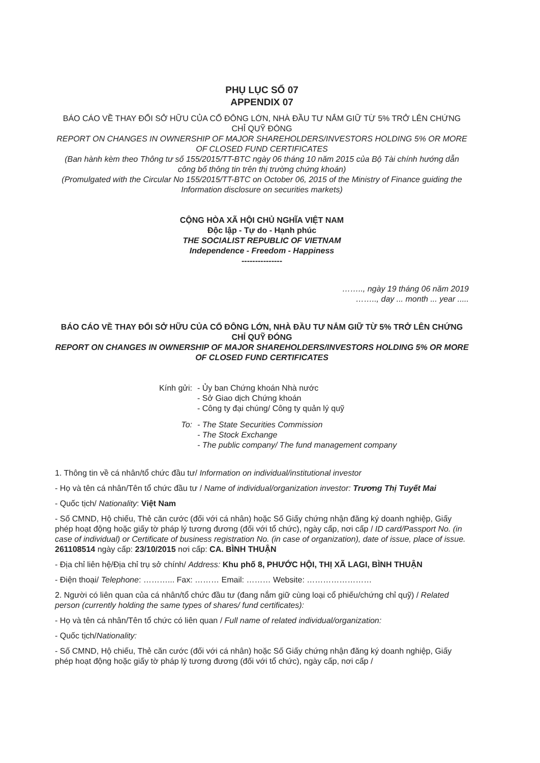PHỤ LỤC SỐ 07
APPENDIX 07
BÁO CÁO VỀ THAY ĐỔI SỞ HỮU CỦA CỔ ĐÔNG LỚN, NHÀ ĐẦU TƯ NẮM GIỮ TỪ 5% TRỞ LÊN CHỨNG CHỈ QUỸ ĐÓNG
REPORT ON CHANGES IN OWNERSHIP OF MAJOR SHAREHOLDERS/INVESTORS HOLDING 5% OR MORE OF CLOSED FUND CERTIFICATES
(Ban hành kèm theo Thông tư số 155/2015/TT-BTC ngày 06 tháng 10 năm 2015 của Bộ Tài chính hướng dẫn công bố thông tin trên thị trường chứng khoán)
(Promulgated with the Circular No 155/2015/TT-BTC on October 06, 2015 of the Ministry of Finance guiding the Information disclosure on securities markets)
CỘNG HÒA XÃ HỘI CHỦ NGHĨA VIỆT NAM
Độc lập - Tự do - Hạnh phúc
THE SOCIALIST REPUBLIC OF VIETNAM
Independence - Freedom - Happiness
---------------
…….., ngày 19 tháng 06 năm 2019
…….., day ... month ... year .....
BÁO CÁO VỀ THAY ĐỔI SỞ HỮU CỦA CỔ ĐÔNG LỚN, NHÀ ĐẦU TƯ NẮM GIỮ TỪ 5% TRỞ LÊN CHỨNG CHỈ QUỸ ĐÓNG
REPORT ON CHANGES IN OWNERSHIP OF MAJOR SHAREHOLDERS/INVESTORS HOLDING 5% OR MORE OF CLOSED FUND CERTIFICATES
Kính gửi: - Ủy ban Chứng khoán Nhà nước
- Sở Giao dịch Chứng khoán
- Công ty đại chúng/ Công ty quản lý quỹ
To: - The State Securities Commission
- The Stock Exchange
- The public company/ The fund management company
1. Thông tin về cá nhân/tổ chức đầu tư/ Information on individual/institutional investor
- Họ và tên cá nhân/Tên tổ chức đầu tư / Name of individual/organization investor: Trương Thị Tuyết Mai
- Quốc tịch/ Nationality: Việt Nam
- Số CMND, Hộ chiếu, Thẻ căn cước (đối với cá nhân) hoặc Số Giấy chứng nhận đăng ký doanh nghiệp, Giấy phép hoạt động hoặc giấy tờ pháp lý tương đương (đối với tổ chức), ngày cấp, nơi cấp / ID card/Passport No. (in case of individual) or Certificate of business registration No. (in case of organization), date of issue, place of issue. 261108514 ngày cấp: 23/10/2015 nơi cấp: CA. BÌNH THUẬN
- Địa chỉ liên hệ/Địa chỉ trụ sở chính/ Address: Khu phố 8, PHƯỚC HỘI, THỊ XÃ LAGI, BÌNH THUẬN
- Điện thoại/ Telephone: ………... Fax: ……… Email: ……… Website: ……………………
2. Người có liên quan của cá nhân/tổ chức đầu tư (đang nắm giữ cùng loại cổ phiếu/chứng chỉ quỹ) / Related person (currently holding the same types of shares/ fund certificates):
- Họ và tên cá nhân/Tên tổ chức có liên quan / Full name of related individual/organization:
- Quốc tịch/Nationality:
- Số CMND, Hộ chiếu, Thẻ căn cước (đối với cá nhân) hoặc Số Giấy chứng nhận đăng ký doanh nghiệp, Giấy phép hoạt động hoặc giấy tờ pháp lý tương đương (đối với tổ chức), ngày cấp, nơi cấp /